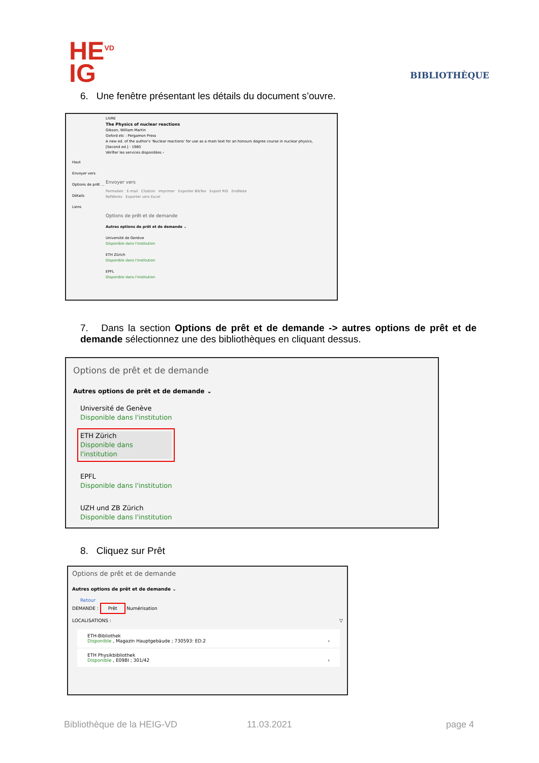HE<sup>VD</sup>
IG
BIBLIOTHÈQUE
6. Une fenêtre présentant les détails du document s’ouvre.
LIVRE
The Physics of nuclear reactions
Gibson, William Martin
Oxford etc : Pergamon Press
A new ed. of the author's 'Nuclear reactions' for use as a main text for an honours degree course in nuclear physics,
[Second ed.] - 1980
Vérifier les services disponibles ›
Haut
Envoyer vers
Options de prêt ...
Détails
Liens
Envoyer vers
Permalien E-mail Citation Imprimer Exporter BibTex Export RIS EndNote
RefWorks Exporter vers Excel
Options de prêt et de demande
Autres options de prêt et de demande ⌄
Université de Genève
Disponible dans l'institution
ETH Zürich
Disponible dans l'institution
EPFL
Disponible dans l'institution
7. Dans la section Options de prêt et de demande -> autres options de prêt et de demande sélectionnez une des bibliothèques en cliquant dessus.
Options de prêt et de demande
Autres options de prêt et de demande ⌄
Université de Genève
Disponible dans l'institution
ETH Zürich
Disponible dans l'institution
EPFL
Disponible dans l'institution
UZH und ZB Zürich
Disponible dans l'institution
8. Cliquez sur Prêt
Options de prêt et de demande
Autres options de prêt et de demande ⌄
Retour
DEMANDE : Prêt Numérisation
LOCALISATIONS : ▽
ETH-Bibliothek
Disponible , Magazin Hauptgebäude ; 730593: ED.2 ›
ETH Physikbibliothek
Disponible , E09BI ; 301/42 ›
Bibliothèque de la HEIG-VD 11.03.2021 page 4